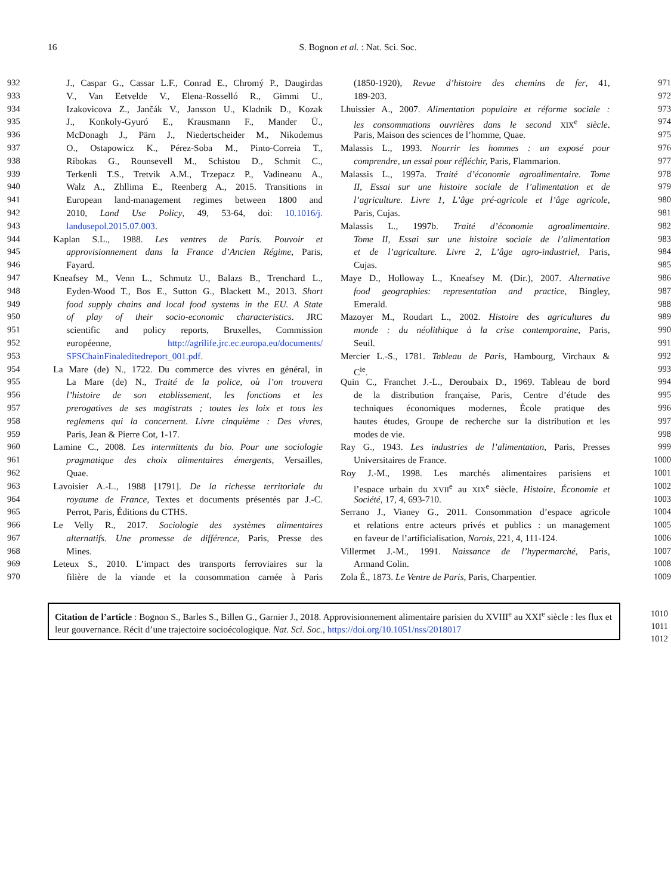16
S. Bognon et al. : Nat. Sci. Soc.
932
933
934
935
936
937
938
939
940
941
942
943
944
945
946
947
948
949
950
951
952
953
954
955
956
957
958
959
960
961
962
963
964
965
966
967
968
969
970
J., Caspar G., Cassar L.F., Conrad E., Chromý P., Daugirdas
V., Van Eetvelde V., Elena-Rosselló R., Gimmi U.,
Izakovicova Z., Jančák V., Jansson U., Kladnik D., Kozak
J., Konkoly-Gyuró E., Krausmann F., Mander Ü.,
McDonagh J., Pärn J., Niedertscheider M., Nikodemus
O., Ostapowicz K., Pérez-Soba M., Pinto-Correia T.,
Ribokas G., Rounsevell M., Schistou D., Schmit C.,
Terkenli T.S., Tretvik A.M., Trzepacz P., Vadineanu A.,
Walz A., Zhllima E., Reenberg A., 2015. Transitions in
European land-management regimes between 1800 and
2010, Land Use Policy, 49, 53-64, doi: 10.1016/j.
landusepol.2015.07.003.
Kaplan S.L., 1988. Les ventres de Paris. Pouvoir et
approvisionnement dans la France d’Ancien Régime, Paris,
Fayard.
Kneafsey M., Venn L., Schmutz U., Balazs B., Trenchard L.,
Eyden-Wood T., Bos E., Sutton G., Blackett M., 2013. Short
food supply chains and local food systems in the EU. A State
of play of their socio-economic characteristics. JRC
scientific and policy reports, Bruxelles, Commission
européenne, http://agrilife.jrc.ec.europa.eu/documents/
SFSChainFinaleditedreport_001.pdf.
La Mare (de) N., 1722. Du commerce des vivres en général, in
La Mare (de) N., Traité de la police, où l’on trouvera
l’histoire de son etablissement, les fonctions et les
prerogatives de ses magistrats ; toutes les loix et tous les
reglemens qui la concernent. Livre cinquième : Des vivres,
Paris, Jean & Pierre Cot, 1-17.
Lamine C., 2008. Les intermittents du bio. Pour une sociologie
pragmatique des choix alimentaires émergents, Versailles,
Quae.
Lavoisier A.-L., 1988 [1791]. De la richesse territoriale du
royaume de France, Textes et documents présentés par J.-C.
Perrot, Paris, Éditions du CTHS.
Le Velly R., 2017. Sociologie des systèmes alimentaires
alternatifs. Une promesse de différence, Paris, Presse des
Mines.
Leteux S., 2010. L’impact des transports ferroviaires sur la
filière de la viande et la consommation carnée à Paris
(1850-1920), Revue d’histoire des chemins de fer, 41,
189-203.
Lhuissier A., 2007. Alimentation populaire et réforme sociale :
les consommations ouvrières dans le second XIX<sup>e</sup> siècle,
Paris, Maison des sciences de l’homme, Quae.
Malassis L., 1993. Nourrir les hommes : un exposé pour
comprendre, un essai pour réfléchir, Paris, Flammarion.
Malassis L., 1997a. Traité d’économie agroalimentaire. Tome
II, Essai sur une histoire sociale de l’alimentation et de
l’agriculture. Livre 1, L’âge pré-agricole et l’âge agricole,
Paris, Cujas.
Malassis L., 1997b. Traité d’économie agroalimentaire.
Tome II, Essai sur une histoire sociale de l’alimentation
et de l’agriculture. Livre 2, L’âge agro-industriel, Paris,
Cujas.
Maye D., Holloway L., Kneafsey M. (Dir.), 2007. Alternative
food geographies: representation and practice, Bingley,
Emerald.
Mazoyer M., Roudart L., 2002. Histoire des agricultures du
monde : du néolithique à la crise contemporaine, Paris,
Seuil.
Mercier L.-S., 1781. Tableau de Paris, Hambourg, Virchaux &
C<sup>ie</sup>.
Quin C., Franchet J.-L., Deroubaix D., 1969. Tableau de bord
de la distribution française, Paris, Centre d’étude des
techniques économiques modernes, École pratique des
hautes études, Groupe de recherche sur la distribution et les
modes de vie.
Ray G., 1943. Les industries de l’alimentation, Paris, Presses
Universitaires de France.
Roy J.-M., 1998. Les marchés alimentaires parisiens et
l’espace urbain du XVII<sup>e</sup> au XIX<sup>e</sup> siècle, Histoire, Économie et
Société, 17, 4, 693-710.
Serrano J., Vianey G., 2011. Consommation d’espace agricole
et relations entre acteurs privés et publics : un management
en faveur de l’artificialisation, Norois, 221, 4, 111-124.
Villermet J.-M., 1991. Naissance de l’hypermarché, Paris,
Armand Colin.
Zola É., 1873. Le Ventre de Paris, Paris, Charpentier.
971
972
973
974
975
976
977
978
979
980
981
982
983
984
985
986
987
988
989
990
991
992
993
994
995
996
997
998
999
1000
1001
1002
1003
1004
1005
1006
1007
1008
1009
Citation de l’article : Bognon S., Barles S., Billen G., Garnier J., 2018. Approvisionnement alimentaire parisien du XVIII<sup>e</sup> au XXI<sup>e</sup> siècle : les flux et leur gouvernance. Récit d’une trajectoire socioécologique. Nat. Sci. Soc., https://doi.org/10.1051/nss/2018017
1010
1011
1012